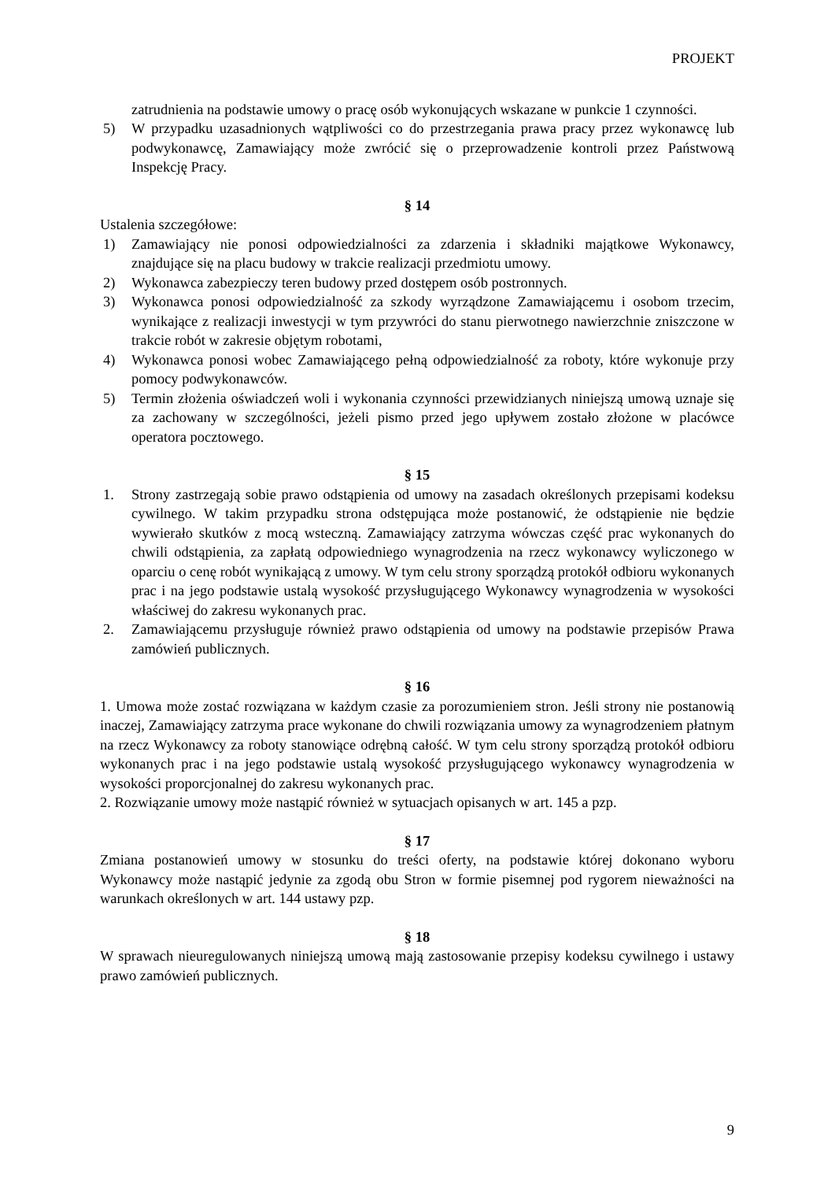PROJEKT
zatrudnienia na podstawie umowy o pracę osób wykonujących wskazane w punkcie 1 czynności.
5) W przypadku uzasadnionych wątpliwości co do przestrzegania prawa pracy przez wykonawcę lub podwykonawcę, Zamawiający może zwrócić się o przeprowadzenie kontroli przez Państwową Inspekcję Pracy.
§ 14
Ustalenia szczegółowe:
1) Zamawiający nie ponosi odpowiedzialności za zdarzenia i składniki majątkowe Wykonawcy, znajdujące się na placu budowy w trakcie realizacji przedmiotu umowy.
2) Wykonawca zabezpieczy teren budowy przed dostępem osób postronnych.
3) Wykonawca ponosi odpowiedzialność za szkody wyrządzone Zamawiającemu i osobom trzecim, wynikające z realizacji inwestycji w tym przywróci do stanu pierwotnego nawierzchnie zniszczone w trakcie robót w zakresie objętym robotami,
4) Wykonawca ponosi wobec Zamawiającego pełną odpowiedzialność za roboty, które wykonuje przy pomocy podwykonawców.
5) Termin złożenia oświadczeń woli i wykonania czynności przewidzianych niniejszą umową uznaje się za zachowany w szczególności, jeżeli pismo przed jego upływem zostało złożone w placówce operatora pocztowego.
§ 15
1. Strony zastrzegają sobie prawo odstąpienia od umowy na zasadach określonych przepisami kodeksu cywilnego. W takim przypadku strona odstępująca może postanowić, że odstąpienie nie będzie wywierało skutków z mocą wsteczną. Zamawiający zatrzyma wówczas część prac wykonanych do chwili odstąpienia, za zapłatą odpowiedniego wynagrodzenia na rzecz wykonawcy wyliczonego w oparciu o cenę robót wynikającą z umowy. W tym celu strony sporządzą protokół odbioru wykonanych prac i na jego podstawie ustalą wysokość przysługującego Wykonawcy wynagrodzenia w wysokości właściwej do zakresu wykonanych prac.
2. Zamawiającemu przysługuje również prawo odstąpienia od umowy na podstawie przepisów Prawa zamówień publicznych.
§ 16
1. Umowa może zostać rozwiązana w każdym czasie za porozumieniem stron. Jeśli strony nie postanowią inaczej, Zamawiający zatrzyma prace wykonane do chwili rozwiązania umowy za wynagrodzeniem płatnym na rzecz Wykonawcy za roboty stanowiące odrębną całość. W tym celu strony sporządzą protokół odbioru wykonanych prac i na jego podstawie ustalą wysokość przysługującego wykonawcy wynagrodzenia w wysokości proporcjonalnej do zakresu wykonanych prac.
2. Rozwiązanie umowy może nastąpić również w sytuacjach opisanych w art. 145 a pzp.
§ 17
Zmiana postanowień umowy w stosunku do treści oferty, na podstawie której dokonano wyboru Wykonawcy może nastąpić jedynie za zgodą obu Stron w formie pisemnej pod rygorem nieważności na warunkach określonych w art. 144 ustawy pzp.
§ 18
W sprawach nieuregulowanych niniejszą umową mają zastosowanie przepisy kodeksu cywilnego i ustawy prawo zamówień publicznych.
9